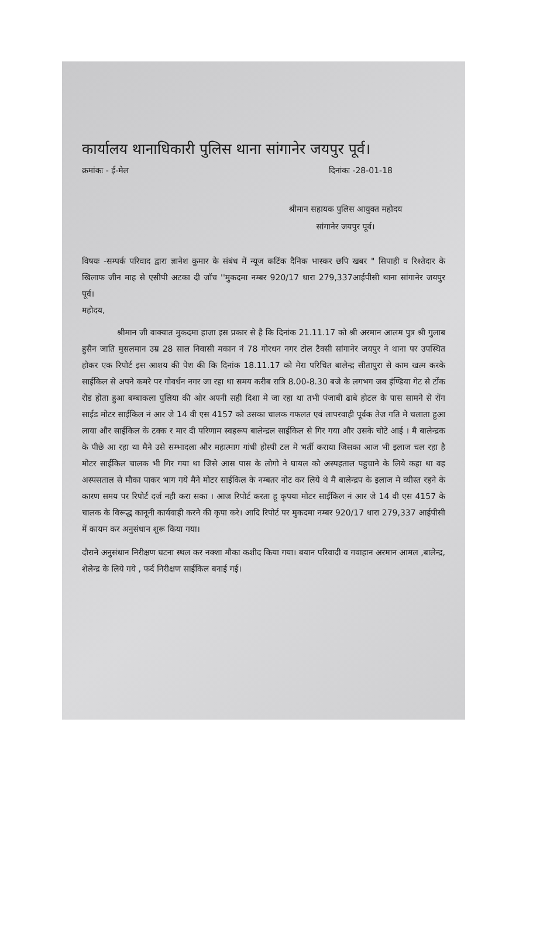कार्यालय थानाधिकारी पुलिस थाना सांगानेर जयपुर पूर्व।
क्रमांकः - ई-मेल दिनांकः -28-01-18
श्रीमान सहायक पुलिस आयुक्त महोदय
सांगानेर जयपुर पूर्व।
विषयः -सम्पर्क परिवाद द्वारा ज्ञानेश कुमार के संबंध में न्यूज कटिंक दैनिक भास्कर छपि खबर " सिपाही व रिश्तेदार के खिलाफ जीन माह से एसीपी अटका दी जॉच ''मुकदमा नम्बर 920/17 धारा 279,337आईपीसी थाना सांगानेर जयपुर पूर्व।
महोदय,
श्रीमान जी वाक्यात मुकदमा हाजा इस प्रकार से है कि दिनांक 21.11.17 को श्री अरमान आलम पुत्र श्री गुलाब हुसैन जाति मुसलमान उम्र 28 साल निवासी मकान नं 78 गोरधन नगर टोल टैक्सी सांगानेर जयपुर ने थाना पर उपस्थित होकर एक रिपोर्ट इस आशय की पेश की कि दिनांक 18.11.17 को मेरा परिचित बालेन्द्र सीतापुरा से काम खत्म करके साईकिल से अपने कमरे पर गोवर्धन नगर जा रहा था समय करीब रात्रि 8.00-8.30 बजे के लगभग जब इंण्डिया गेट से टोंक रोड होता हुआ बम्बाकला पुलिया की ओर अपनी सही दिशा मे जा रहा था तभी पंजाबी ढाबे होटल के पास सामने से रोंग साईड मोटर साईकिल नं आर जे 14 वी एस 4157 को उसका चालक गफलत एवं लापरवाही पूर्वक तेज गति मे चलाता हुआ लाया और साईकिल के टक्क र मार दी परिणाम स्वहरूप बालेन्द्रल साईकिल से गिर गया और उसके चोटे आई । मै बालेन्द्रक के पीछे आ रहा था मैने उसे सम्भादला और महात्माग गांधी होस्पी टल मे भर्ती कराया जिसका आज भी इलाज चल रहा है मोटर साईकिल चालक भी गिर गया था जिसे आस पास के लोगो ने घायल को अस्पहताल पहुचाने के लिये कहा था वह अस्पसताल से मौका पाकर भाग गये मैने मोटर साईकिल के नम्बतर नोट कर लिये थे मै बालेन्द्रप के इलाज मे व्यीस्त रहने के कारण समय पर रिपोर्ट दर्ज नही करा सका । आज रिपोर्ट करता हू कृपया मोटर साईकिल नं आर जे 14 वी एस 4157 के चालक के विरूद्ध कानूनी कार्यवाही करने की कृपा करे। आदि रिपोर्ट पर मुकदमा नम्बर 920/17 धारा 279,337 आईपीसी में कायम कर अनुसंधान शुरू किया गया।
दौराने अनुसंधान निरीक्षण घटना स्थल कर नक्शा मौका कशीद किया गया। बयान परिवादी व गवाहान अरमान आमल ,बालेन्द्र, शेलेन्द्र के लिये गये , फर्द निरीक्षण साईकिल बनाई गई।